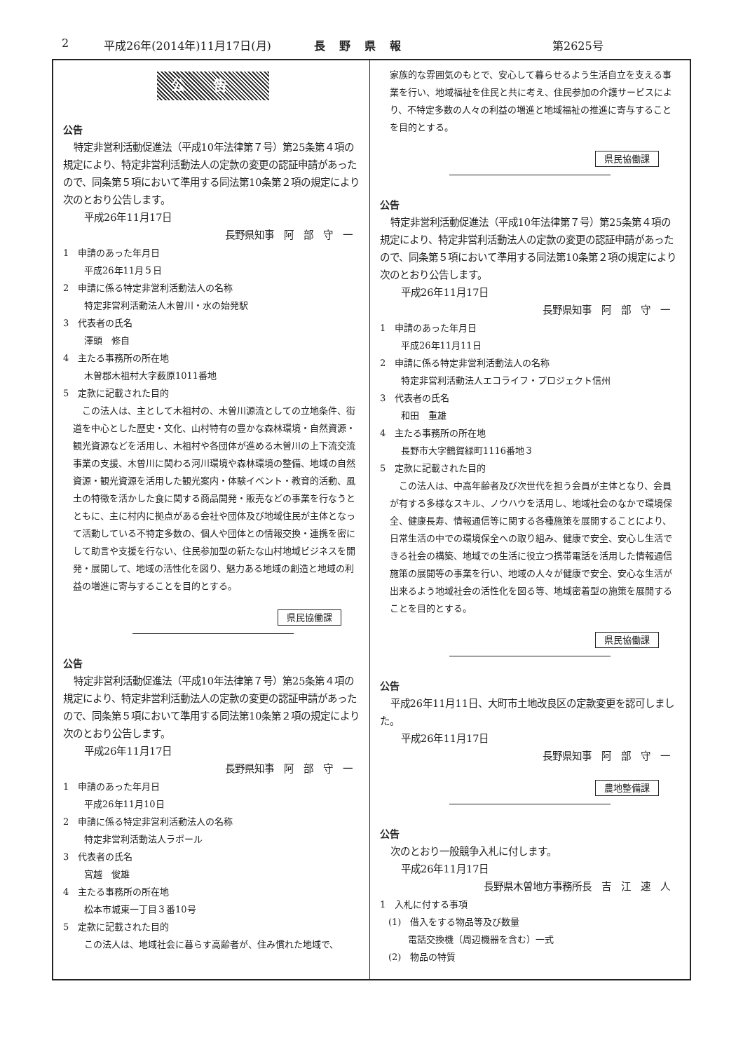2 平成26年(2014年)11月17日(月) 長野県報 第2625号
公告
公告
特定非営利活動促進法（平成10年法律第７号）第25条第４項の規定により、特定非営利活動法人の定款の変更の認証申請があったので、同条第５項において準用する同法第10条第２項の規定により次のとおり公告します。
平成26年11月17日
長野県知事　阿　部　守　一
1　申請のあった年月日
平成26年11月５日
2　申請に係る特定非営利活動法人の名称
特定非営利活動法人木曽川・水の始発駅
3　代表者の氏名
澤頭　修自
4　主たる事務所の所在地
木曽郡木祖村大字薮原1011番地
5　定款に記載された目的
この法人は、主として木祖村の、木曽川源流としての立地条件、街道を中心とした歴史・文化、山村特有の豊かな森林環境・自然資源・観光資源などを活用し、木祖村や各団体が進める木曽川の上下流交流事業の支援、木曽川に関わる河川環境や森林環境の整備、地域の自然資源・観光資源を活用した観光案内・体験イベント・教育的活動、風土の特徴を活かした食に関する商品開発・販売などの事業を行なうとともに、主に村内に拠点がある会社や団体及び地域住民が主体となって活動している不特定多数の、個人や団体との情報交換・連携を密にして助言や支援を行ない、住民参加型の新たな山村地域ビジネスを開発・展開して、地域の活性化を図り、魅力ある地域の創造と地域の利益の増進に寄与することを目的とする。
県民協働課
公告
特定非営利活動促進法（平成10年法律第７号）第25条第４項の規定により、特定非営利活動法人の定款の変更の認証申請があったので、同条第５項において準用する同法第10条第２項の規定により次のとおり公告します。
平成26年11月17日
長野県知事　阿　部　守　一
1　申請のあった年月日
平成26年11月10日
2　申請に係る特定非営利活動法人の名称
特定非営利活動法人ラポール
3　代表者の氏名
宮越　俊雄
4　主たる事務所の所在地
松本市城東一丁目３番10号
5　定款に記載された目的
この法人は、地域社会に暮らす高齢者が、住み慣れた地域で、
家族的な雰囲気のもとで、安心して暮らせるよう生活自立を支える事業を行い、地域福祉を住民と共に考え、住民参加の介護サービスにより、不特定多数の人々の利益の増進と地域福祉の推進に寄与することを目的とする。
県民協働課
公告
特定非営利活動促進法（平成10年法律第７号）第25条第４項の規定により、特定非営利活動法人の定款の変更の認証申請があったので、同条第５項において準用する同法第10条第２項の規定により次のとおり公告します。
平成26年11月17日
長野県知事　阿　部　守　一
1　申請のあった年月日
平成26年11月11日
2　申請に係る特定非営利活動法人の名称
特定非営利活動法人エコライフ・プロジェクト信州
3　代表者の氏名
和田　重雄
4　主たる事務所の所在地
長野市大字鶴賀緑町1116番地３
5　定款に記載された目的
この法人は、中高年齢者及び次世代を担う会員が主体となり、会員が有する多様なスキル、ノウハウを活用し、地域社会のなかで環境保全、健康長寿、情報通信等に関する各種施策を展開することにより、日常生活の中での環境保全への取り組み、健康で安全、安心し生活できる社会の構築、地域での生活に役立つ携帯電話を活用した情報通信施策の展開等の事業を行い、地域の人々が健康で安全、安心な生活が出来るよう地域社会の活性化を図る等、地域密着型の施策を展開することを目的とする。
県民協働課
公告
平成26年11月11日、大町市土地改良区の定款変更を認可しました。
平成26年11月17日
長野県知事　阿　部　守　一
農地整備課
公告
次のとおり一般競争入札に付します。
平成26年11月17日
長野県木曽地方事務所長　吉　江　速　人
1　入札に付する事項
(1)　借入をする物品等及び数量
電話交換機（周辺機器を含む）一式
(2)　物品の特質